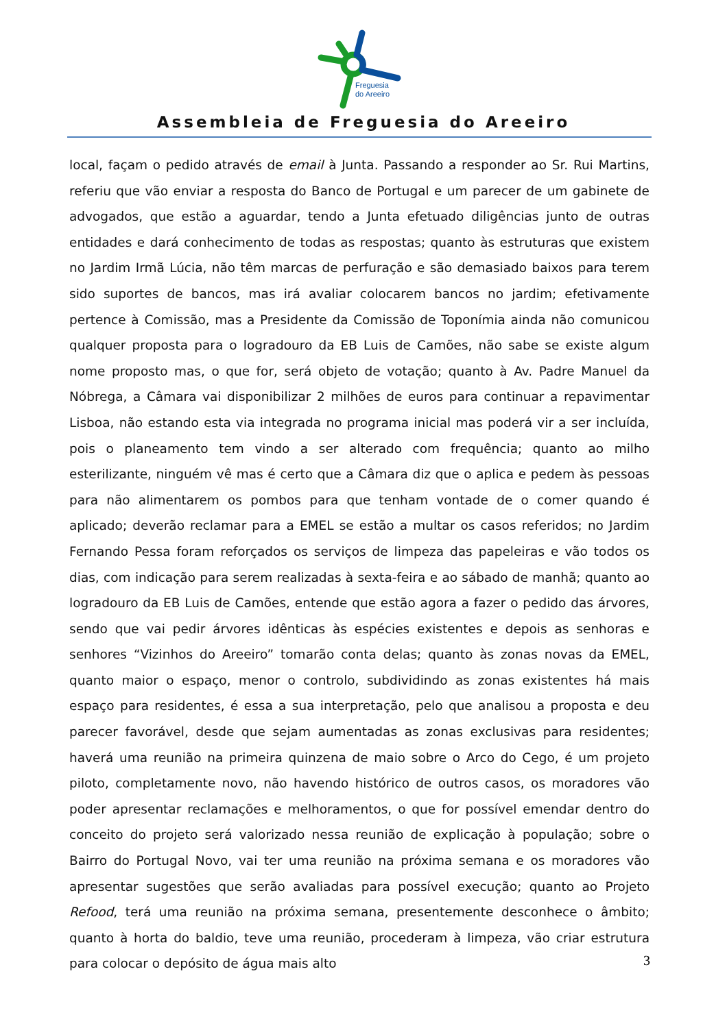Freguesia
do Areeiro
Assembleia de Freguesia do Areeiro
local, façam o pedido através de email à Junta. Passando a responder ao Sr. Rui Martins, referiu que vão enviar a resposta do Banco de Portugal e um parecer de um gabinete de advogados, que estão a aguardar, tendo a Junta efetuado diligências junto de outras entidades e dará conhecimento de todas as respostas; quanto às estruturas que existem no Jardim Irmã Lúcia, não têm marcas de perfuração e são demasiado baixos para terem sido suportes de bancos, mas irá avaliar colocarem bancos no jardim; efetivamente pertence à Comissão, mas a Presidente da Comissão de Toponímia ainda não comunicou qualquer proposta para o logradouro da EB Luis de Camões, não sabe se existe algum nome proposto mas, o que for, será objeto de votação; quanto à Av. Padre Manuel da Nóbrega, a Câmara vai disponibilizar 2 milhões de euros para continuar a repavimentar Lisboa, não estando esta via integrada no programa inicial mas poderá vir a ser incluída, pois o planeamento tem vindo a ser alterado com frequência; quanto ao milho esterilizante, ninguém vê mas é certo que a Câmara diz que o aplica e pedem às pessoas para não alimentarem os pombos para que tenham vontade de o comer quando é aplicado; deverão reclamar para a EMEL se estão a multar os casos referidos; no Jardim Fernando Pessa foram reforçados os serviços de limpeza das papeleiras e vão todos os dias, com indicação para serem realizadas à sexta-feira e ao sábado de manhã; quanto ao logradouro da EB Luis de Camões, entende que estão agora a fazer o pedido das árvores, sendo que vai pedir árvores idênticas às espécies existentes e depois as senhoras e senhores “Vizinhos do Areeiro” tomarão conta delas; quanto às zonas novas da EMEL, quanto maior o espaço, menor o controlo, subdividindo as zonas existentes há mais espaço para residentes, é essa a sua interpretação, pelo que analisou a proposta e deu parecer favorável, desde que sejam aumentadas as zonas exclusivas para residentes; haverá uma reunião na primeira quinzena de maio sobre o Arco do Cego, é um projeto piloto, completamente novo, não havendo histórico de outros casos, os moradores vão poder apresentar reclamações e melhoramentos, o que for possível emendar dentro do conceito do projeto será valorizado nessa reunião de explicação à população; sobre o Bairro do Portugal Novo, vai ter uma reunião na próxima semana e os moradores vão apresentar sugestões que serão avaliadas para possível execução; quanto ao Projeto Refood, terá uma reunião na próxima semana, presentemente desconhece o âmbito; quanto à horta do baldio, teve uma reunião, procederam à limpeza, vão criar estrutura para colocar o depósito de água mais alto
3